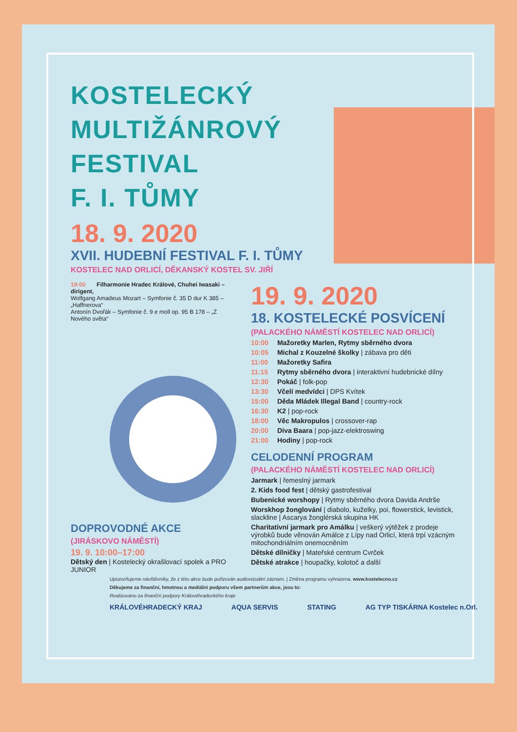KOSTELECKÝ
MULTIŽÁNROVÝ
FESTIVAL
F. I. TŮMY
18. 9. 2020
XVII. HUDEBNÍ FESTIVAL F. I. TŮMY
KOSTELEC NAD ORLICÍ, DĚKANSKÝ KOSTEL SV. JIŘÍ
19:00 Filharmonie Hradec Králové, Chuhei Iwasaki – dirigent,
Wolfgang Amadeus Mozart – Symfonie č. 35 D dur K 385 – „Haffnerova“
Antonín Dvořák – Symfonie č. 9 e moll op. 95 B 178 – „Z Nového světa“
DOPROVODNÉ AKCE
(JIRÁSKOVO NÁMĚSTÍ)
19. 9. 10:00–17:00
Dětský den | Kostelecký okrašlovací spolek a PRO JUNIOR
19. 9. 2020
18. KOSTELECKÉ POSVÍCENÍ
(PALACKÉHO NÁMĚSTÍ KOSTELEC NAD ORLICÍ)
10:00 Mažoretky Marlen, Rytmy sběrného dvora
10:05 Michal z Kouzelné školky | zábava pro děti
11:00 Mažoretky Safira
11:15 Rytmy sběrného dvora | interaktivní hudebnické dílny
12:30 Pokáč | folk-pop
13:30 Včelí medvídci | DPS Kvítek
15:00 Děda Mládek Illegal Band | country-rock
16:30 K2 | pop-rock
18:00 Věc Makropulos | crossover-rap
20:00 Diva Baara | pop-jazz-elektroswing
21:00 Hodiny | pop-rock
CELODENNÍ PROGRAM
(PALACKÉHO NÁMĚSTÍ KOSTELEC NAD ORLICÍ)
Jarmark | řemeslný jarmark
2. Kids food fest | dětský gastrofestival
Bubenické worshopy | Rytmy sběrného dvora Davida Andrše
Worskhop žonglování | diabolo, kuželky, poi, flowerstick, levistick, slackline | Ascarya žonglérská skupina HK
Charitativní jarmark pro Amálku | veškerý výtěžek z prodeje výrobků bude věnován Amálce z Lípy nad Orlicí, která trpí vzácným mitochondriálním onemocněním
Dětské dílničky | Mateřské centrum Cvrček
Dětské atrakce | houpačky, kolotoč a další
Upozorňujeme návštěvníky, že z této akce bude pořizován audiovizuální záznam. | Změna programu vyhrazena. www.kostelecno.cz
Děkujeme za finanční, hmotnou a mediální podporu všem partnerům akce, jsou to:
Realizováno za finanční podpory Královéhradeckého kraje
KRÁLOVÉHRADECKÝ KRAJ AQUA SERVIS STATING AG TYP TISKÁRNA Kostelec n.Orl.